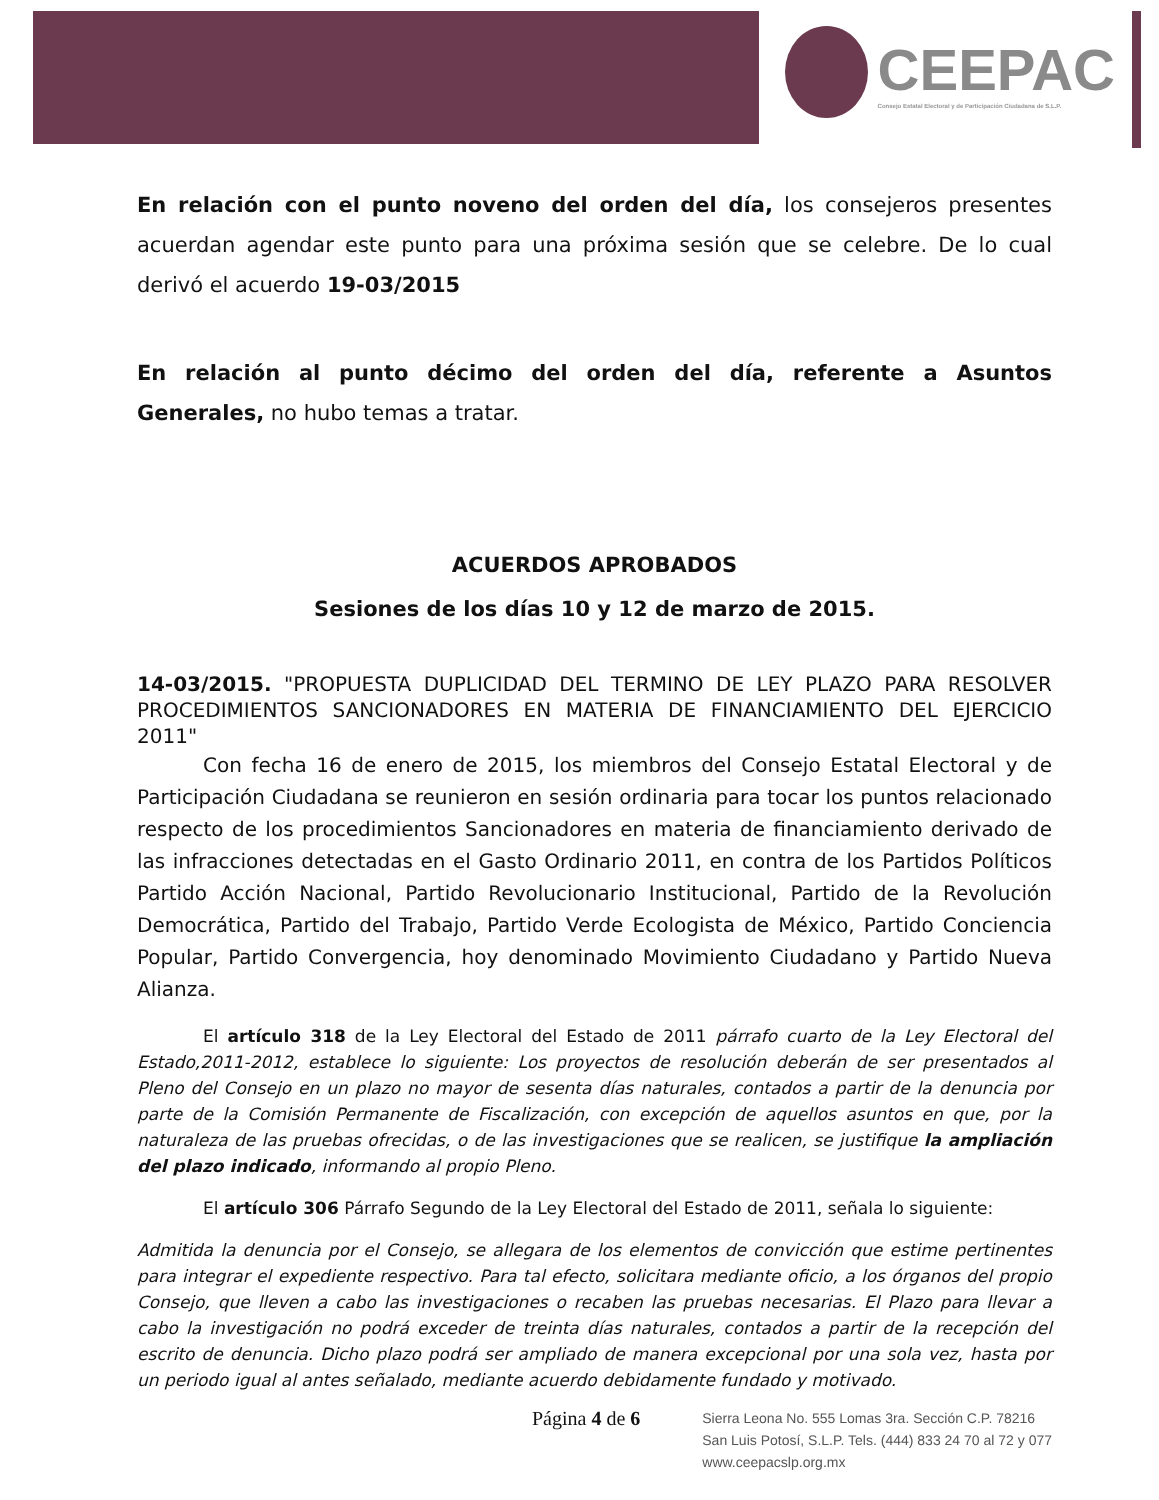CEEPAC
Consejo Estatal Electoral y de Participación Ciudadana de S.L.P.
En relación con el punto noveno del orden del día, los consejeros presentes acuerdan agendar este punto para una próxima sesión que se celebre. De lo cual derivó el acuerdo 19-03/2015
En relación al punto décimo del orden del día, referente a Asuntos Generales, no hubo temas a tratar.
ACUERDOS APROBADOS
Sesiones de los días 10 y 12 de marzo de 2015.
14-03/2015. "PROPUESTA DUPLICIDAD DEL TERMINO DE LEY PLAZO PARA RESOLVER PROCEDIMIENTOS SANCIONADORES EN MATERIA DE FINANCIAMIENTO DEL EJERCICIO 2011"
Con fecha 16 de enero de 2015, los miembros del Consejo Estatal Electoral y de Participación Ciudadana se reunieron en sesión ordinaria para tocar los puntos relacionado respecto de los procedimientos Sancionadores en materia de financiamiento derivado de las infracciones detectadas en el Gasto Ordinario 2011, en contra de los Partidos Políticos Partido Acción Nacional, Partido Revolucionario Institucional, Partido de la Revolución Democrática, Partido del Trabajo, Partido Verde Ecologista de México, Partido Conciencia Popular, Partido Convergencia, hoy denominado Movimiento Ciudadano y Partido Nueva Alianza.
El artículo 318 de la Ley Electoral del Estado de 2011 párrafo cuarto de la Ley Electoral del Estado,2011-2012, establece lo siguiente: Los proyectos de resolución deberán de ser presentados al Pleno del Consejo en un plazo no mayor de sesenta días naturales, contados a partir de la denuncia por parte de la Comisión Permanente de Fiscalización, con excepción de aquellos asuntos en que, por la naturaleza de las pruebas ofrecidas, o de las investigaciones que se realicen, se justifique la ampliación del plazo indicado, informando al propio Pleno.
El artículo 306 Párrafo Segundo de la Ley Electoral del Estado de 2011, señala lo siguiente:
Admitida la denuncia por el Consejo, se allegara de los elementos de convicción que estime pertinentes para integrar el expediente respectivo. Para tal efecto, solicitara mediante oficio, a los órganos del propio Consejo, que lleven a cabo las investigaciones o recaben las pruebas necesarias. El Plazo para llevar a cabo la investigación no podrá exceder de treinta días naturales, contados a partir de la recepción del escrito de denuncia. Dicho plazo podrá ser ampliado de manera excepcional por una sola vez, hasta por un periodo igual al antes señalado, mediante acuerdo debidamente fundado y motivado.
Página 4 de 6
Sierra Leona No. 555 Lomas 3ra. Sección C.P. 78216
San Luis Potosí, S.L.P. Tels. (444) 833 24 70 al 72 y 077
www.ceepacslp.org.mx